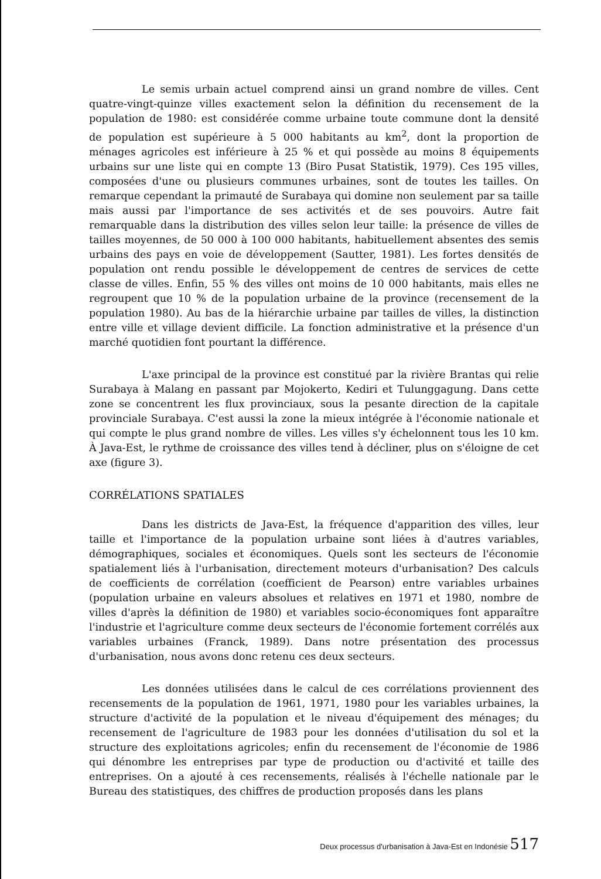Le semis urbain actuel comprend ainsi un grand nombre de villes. Cent quatre-vingt-quinze villes exactement selon la définition du recensement de la population de 1980: est considérée comme urbaine toute commune dont la densité de population est supérieure à 5 000 habitants au km<sup>2</sup>, dont la proportion de ménages agricoles est inférieure à 25 % et qui possède au moins 8 équipements urbains sur une liste qui en compte 13 (Biro Pusat Statistik, 1979). Ces 195 villes, composées d'une ou plusieurs communes urbaines, sont de toutes les tailles. On remarque cependant la primauté de Surabaya qui domine non seulement par sa taille mais aussi par l'importance de ses activités et de ses pouvoirs. Autre fait remarquable dans la distribution des villes selon leur taille: la présence de villes de tailles moyennes, de 50 000 à 100 000 habitants, habituellement absentes des semis urbains des pays en voie de développement (Sautter, 1981). Les fortes densités de population ont rendu possible le développement de centres de services de cette classe de villes. Enfin, 55 % des villes ont moins de 10 000 habitants, mais elles ne regroupent que 10 % de la population urbaine de la province (recensement de la population 1980). Au bas de la hiérarchie urbaine par tailles de villes, la distinction entre ville et village devient difficile. La fonction administrative et la présence d'un marché quotidien font pourtant la différence.
L'axe principal de la province est constitué par la rivière Brantas qui relie Surabaya à Malang en passant par Mojokerto, Kediri et Tulunggagung. Dans cette zone se concentrent les flux provinciaux, sous la pesante direction de la capitale provinciale Surabaya. C'est aussi la zone la mieux intégrée à l'économie nationale et qui compte le plus grand nombre de villes. Les villes s'y échelonnent tous les 10 km. À Java-Est, le rythme de croissance des villes tend à décliner, plus on s'éloigne de cet axe (figure 3).
CORRÉLATIONS SPATIALES
Dans les districts de Java-Est, la fréquence d'apparition des villes, leur taille et l'importance de la population urbaine sont liées à d'autres variables, démographiques, sociales et économiques. Quels sont les secteurs de l'économie spatialement liés à l'urbanisation, directement moteurs d'urbanisation? Des calculs de coefficients de corrélation (coefficient de Pearson) entre variables urbaines (population urbaine en valeurs absolues et relatives en 1971 et 1980, nombre de villes d'après la définition de 1980) et variables socio-économiques font apparaître l'industrie et l'agriculture comme deux secteurs de l'économie fortement corrélés aux variables urbaines (Franck, 1989). Dans notre présentation des processus d'urbanisation, nous avons donc retenu ces deux secteurs.
Les données utilisées dans le calcul de ces corrélations proviennent des recensements de la population de 1961, 1971, 1980 pour les variables urbaines, la structure d'activité de la population et le niveau d'équipement des ménages; du recensement de l'agriculture de 1983 pour les données d'utilisation du sol et la structure des exploitations agricoles; enfin du recensement de l'économie de 1986 qui dénombre les entreprises par type de production ou d'activité et taille des entreprises. On a ajouté à ces recensements, réalisés à l'échelle nationale par le Bureau des statistiques, des chiffres de production proposés dans les plans
Deux processus d'urbanisation à Java-Est en Indonésie 517